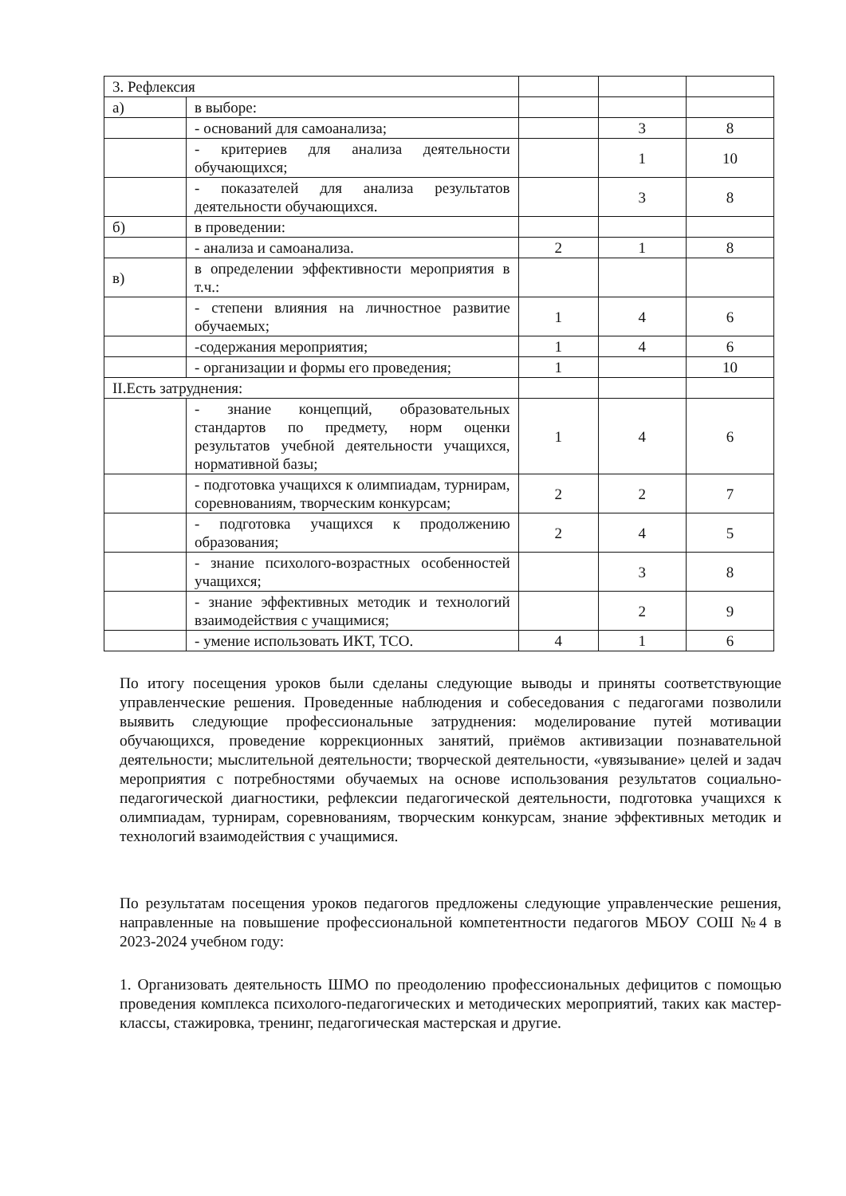| 3. Рефлексия | | | | |
| а) | в выборе: | | | |
| | - оснований для самоанализа; | | 3 | 8 |
| | - критериев для анализа деятельности обучающихся; | | 1 | 10 |
| | - показателей для анализа результатов деятельности обучающихся. | | 3 | 8 |
| б) | в проведении: | | | |
| | - анализа и самоанализа. | 2 | 1 | 8 |
| в) | в определении эффективности мероприятия в т.ч.: | | | |
| | - степени влияния на личностное развитие обучаемых; | 1 | 4 | 6 |
| | -содержания мероприятия; | 1 | 4 | 6 |
| | - организации и формы его проведения; | 1 | | 10 |
| II.Есть затруднения: | | | | |
| | - знание концепций, образовательных стандартов по предмету, норм оценки результатов учебной деятельности учащихся, нормативной базы; | 1 | 4 | 6 |
| | - подготовка учащихся к олимпиадам, турнирам, соревнованиям, творческим конкурсам; | 2 | 2 | 7 |
| | - подготовка учащихся к продолжению образования; | 2 | 4 | 5 |
| | - знание психолого-возрастных особенностей учащихся; | | 3 | 8 |
| | - знание эффективных методик и технологий взаимодействия с учащимися; | | 2 | 9 |
| | - умение использовать ИКТ, ТСО. | 4 | 1 | 6 |
По итогу посещения уроков были сделаны следующие выводы и приняты соответствующие управленческие решения. Проведенные наблюдения и собеседования с педагогами позволили выявить следующие профессиональные затруднения: моделирование путей мотивации обучающихся, проведение коррекционных занятий, приёмов активизации познавательной деятельности; мыслительной деятельности; творческой деятельности, «увязывание» целей и задач мероприятия с потребностями обучаемых на основе использования результатов социально-педагогической диагностики, рефлексии педагогической деятельности, подготовка учащихся к олимпиадам, турнирам, соревнованиям, творческим конкурсам, знание эффективных методик и технологий взаимодействия с учащимися.
По результатам посещения уроков педагогов предложены следующие управленческие решения, направленные на повышение профессиональной компетентности педагогов МБОУ СОШ №4 в 2023-2024 учебном году:
1. Организовать деятельность ШМО по преодолению профессиональных дефицитов с помощью проведения комплекса психолого-педагогических и методических мероприятий, таких как мастер-классы, стажировка, тренинг, педагогическая мастерская и другие.